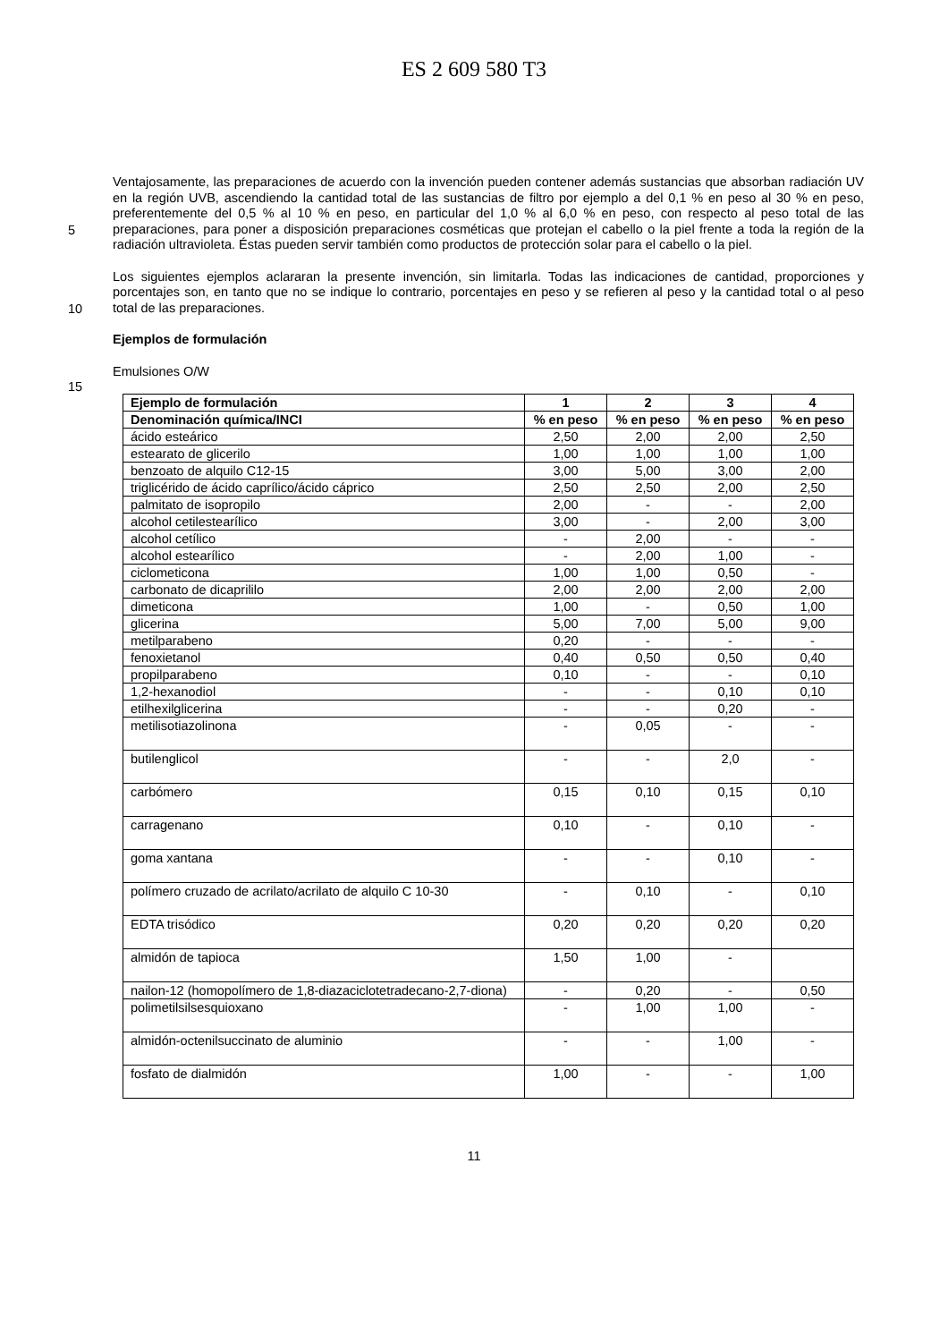ES 2 609 580 T3
5
Ventajosamente, las preparaciones de acuerdo con la invención pueden contener además sustancias que absorban radiación UV en la región UVB, ascendiendo la cantidad total de las sustancias de filtro por ejemplo a del 0,1 % en peso al 30 % en peso, preferentemente del 0,5 % al 10 % en peso, en particular del 1,0 % al 6,0 % en peso, con respecto al peso total de las preparaciones, para poner a disposición preparaciones cosméticas que protejan el cabello o la piel frente a toda la región de la radiación ultravioleta. Éstas pueden servir también como productos de protección solar para el cabello o la piel.
10
Los siguientes ejemplos aclararan la presente invención, sin limitarla. Todas las indicaciones de cantidad, proporciones y porcentajes son, en tanto que no se indique lo contrario, porcentajes en peso y se refieren al peso y la cantidad total o al peso total de las preparaciones.
Ejemplos de formulación
Emulsiones O/W
15
| Ejemplo de formulación | 1 | 2 | 3 | 4 |
| --- | --- | --- | --- | --- |
| Denominación química/INCI | % en peso | % en peso | % en peso | % en peso |
| ácido esteárico | 2,50 | 2,00 | 2,00 | 2,50 |
| estearato de glicerilo | 1,00 | 1,00 | 1,00 | 1,00 |
| benzoato de alquilo C12-15 | 3,00 | 5,00 | 3,00 | 2,00 |
| triglicérido de ácido caprílico/ácido cáprico | 2,50 | 2,50 | 2,00 | 2,50 |
| palmitato de isopropilo | 2,00 | - | - | 2,00 |
| alcohol cetilestearílico | 3,00 | - | 2,00 | 3,00 |
| alcohol cetílico | - | 2,00 | - | - |
| alcohol estearílico | - | 2,00 | 1,00 | - |
| ciclometicona | 1,00 | 1,00 | 0,50 | - |
| carbonato de dicaprililo | 2,00 | 2,00 | 2,00 | 2,00 |
| dimeticona | 1,00 | - | 0,50 | 1,00 |
| glicerina | 5,00 | 7,00 | 5,00 | 9,00 |
| metilparabeno | 0,20 | - | - | - |
| fenoxietanol | 0,40 | 0,50 | 0,50 | 0,40 |
| propilparabeno | 0,10 | - | - | 0,10 |
| 1,2-hexanodiol | - | - | 0,10 | 0,10 |
| etilhexilglicerina | - | - | 0,20 | - |
| metilisotiazolinona | - | 0,05 | - | - |
| butilenglicol | - | - | 2,0 | - |
| carbómero | 0,15 | 0,10 | 0,15 | 0,10 |
| carragenano | 0,10 | - | 0,10 | - |
| goma xantana | - | - | 0,10 | - |
| polímero cruzado de acrilato/acrilato de alquilo C 10-30 | - | 0,10 | - | 0,10 |
| EDTA trisódico | 0,20 | 0,20 | 0,20 | 0,20 |
| almidón de tapioca | 1,50 | 1,00 | - | |
| nailon-12 (homopolímero de 1,8-diazaciclotetradecano-2,7-diona) | - | 0,20 | - | 0,50 |
| polimetilsilsesquioxano | - | 1,00 | 1,00 | - |
| almidón-octenilsuccinato de aluminio | - | - | 1,00 | - |
| fosfato de dialmidón | 1,00 | - | - | 1,00 |
11